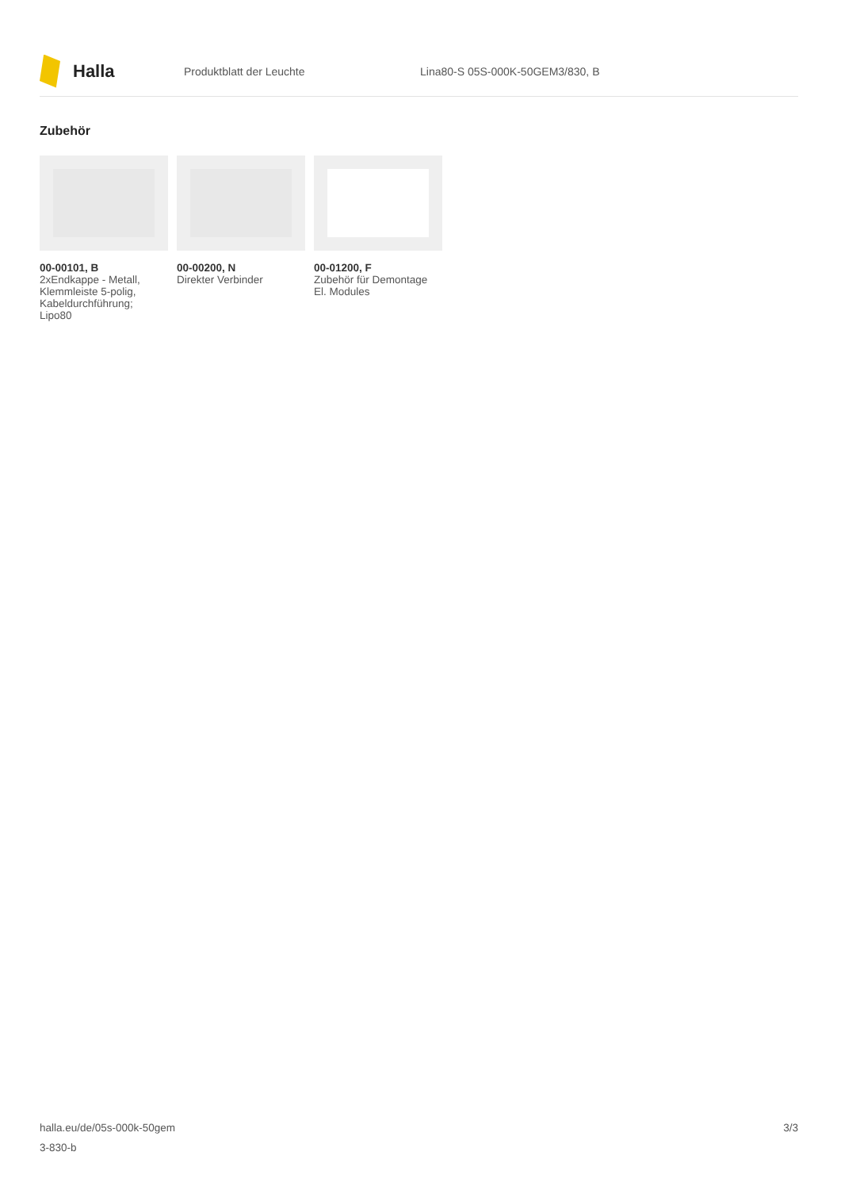Halla
Produktblatt der Leuchte
Lina80-S 05S-000K-50GEM3/830, B
Zubehör
00-00101, B
2xEndkappe - Metall, Klemmleiste 5-polig, Kabeldurchführung; Lipo80
00-00200, N
Direkter Verbinder
00-01200, F
Zubehör für Demontage El. Modules
halla.eu/de/05s-000k-50gem
3-830-b
3/3